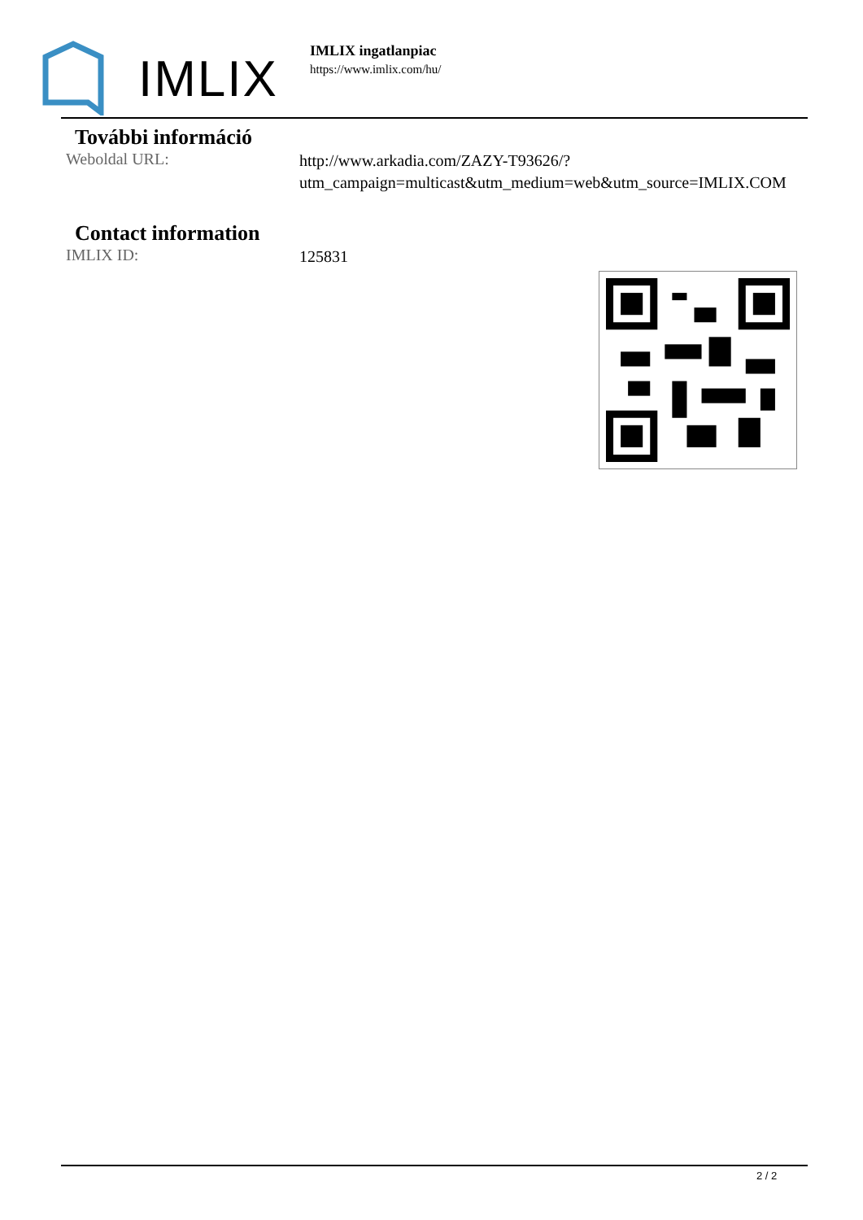IMLIX
IMLIX ingatlanpiac
https://www.imlix.com/hu/
További információ
Weboldal URL:
http://www.arkadia.com/ZAZY-T93626/?utm_campaign=multicast&utm_medium=web&utm_source=IMLIX.COM
Contact information
IMLIX ID:
125831
2 / 2